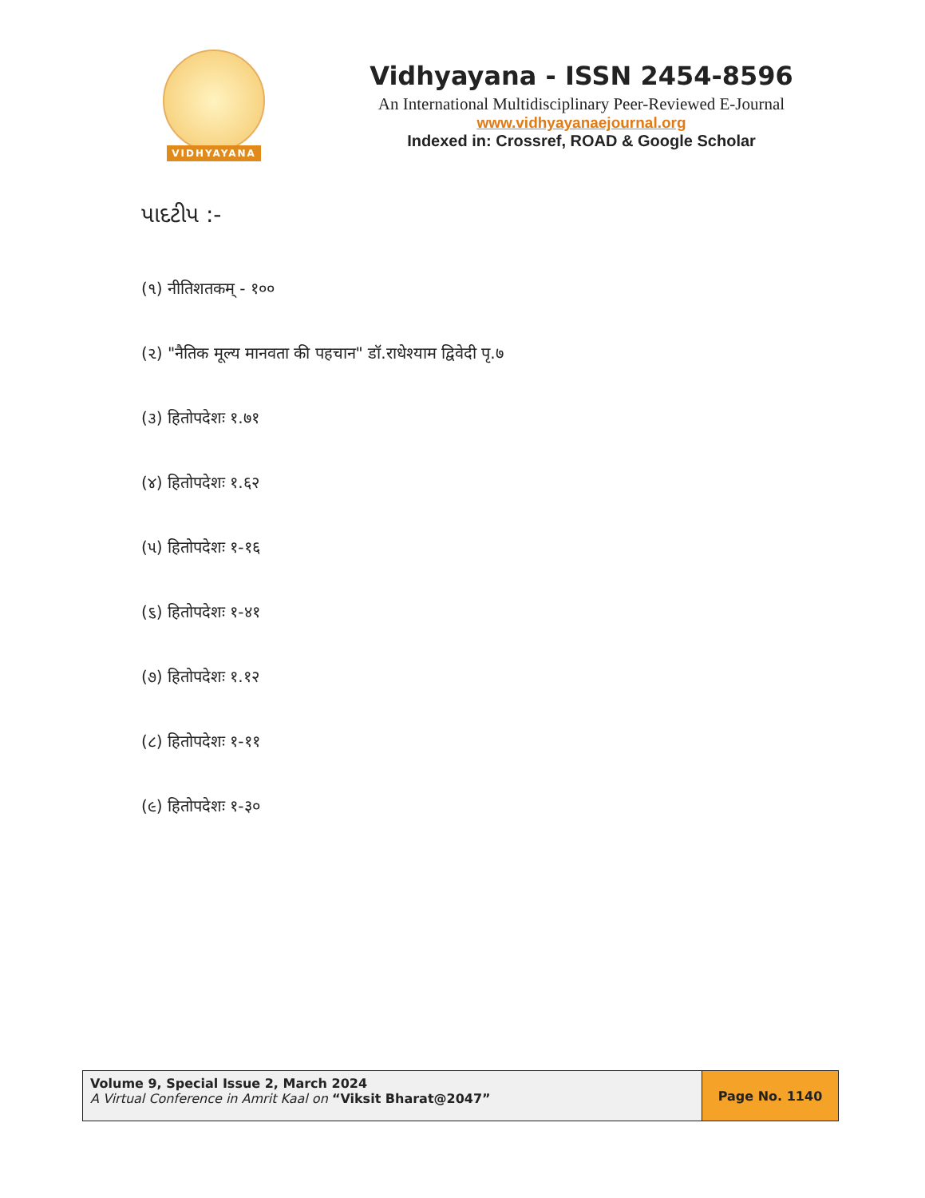VIDHYAYANA
Vidhyayana - ISSN 2454-8596
An International Multidisciplinary Peer-Reviewed E-Journal
www.vidhyayanaejournal.org
Indexed in: Crossref, ROAD & Google Scholar
પાદટીપ :-
(૧) नीतिशतकम् - १००
(૨) "नैतिक मूल्य मानवता की पहचान" डॉ.राधेश्याम द्विवेदी पृ.७
(૩) हितोपदेशः १.७१
(૪) हितोपदेशः १.६२
(૫) हितोपदेशः १-१६
(૬) हितोपदेशः १-४१
(૭) हितोपदेशः १.१२
(૮) हितोपदेशः १-११
(૯) हितोपदेशः १-३०
Volume 9, Special Issue 2, March 2024
A Virtual Conference in Amrit Kaal on “Viksit Bharat@2047”
Page No. 1140